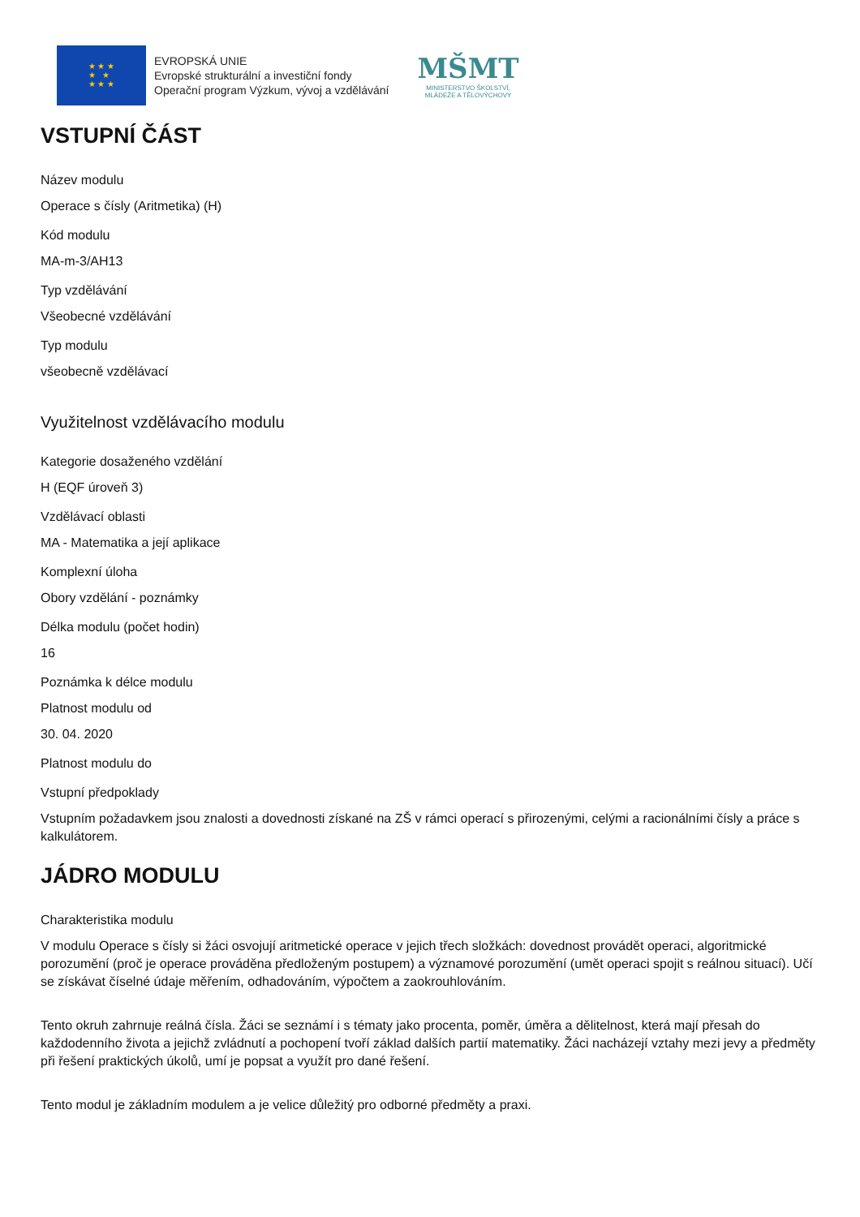★ ★ ★
★ ★
★ ★ ★
EVROPSKÁ UNIE
Evropské strukturální a investiční fondy
Operační program Výzkum, vývoj a vzdělávání
MŠMT
MINISTERSTVO ŠKOLSTVÍ,
MLÁDEŽE A TĚLOVÝCHOVY
VSTUPNÍ ČÁST
Název modulu
Operace s čísly (Aritmetika) (H)
Kód modulu
MA-m-3/AH13
Typ vzdělávání
Všeobecné vzdělávání
Typ modulu
všeobecně vzdělávací
Využitelnost vzdělávacího modulu
Kategorie dosaženého vzdělání
H (EQF úroveň 3)
Vzdělávací oblasti
MA - Matematika a její aplikace
Komplexní úloha
Obory vzdělání - poznámky
Délka modulu (počet hodin)
16
Poznámka k délce modulu
Platnost modulu od
30. 04. 2020
Platnost modulu do
Vstupní předpoklady
Vstupním požadavkem jsou znalosti a dovednosti získané na ZŠ v rámci operací s přirozenými, celými a racionálními čísly a práce s kalkulátorem.
JÁDRO MODULU
Charakteristika modulu
V modulu Operace s čísly si žáci osvojují aritmetické operace v jejich třech složkách: dovednost provádět operaci, algoritmické porozumění (proč je operace prováděna předloženým postupem) a významové porozumění (umět operaci spojit s reálnou situací). Učí se získávat číselné údaje měřením, odhadováním, výpočtem a zaokrouhlováním.
Tento okruh zahrnuje reálná čísla. Žáci se seznámí i s tématy jako procenta, poměr, úměra a dělitelnost, která mají přesah do každodenního života a jejichž zvládnutí a pochopení tvoří základ dalších partií matematiky. Žáci nacházejí vztahy mezi jevy a předměty při řešení praktických úkolů, umí je popsat a využít pro dané řešení.
Tento modul je základním modulem a je velice důležitý pro odborné předměty a praxi.